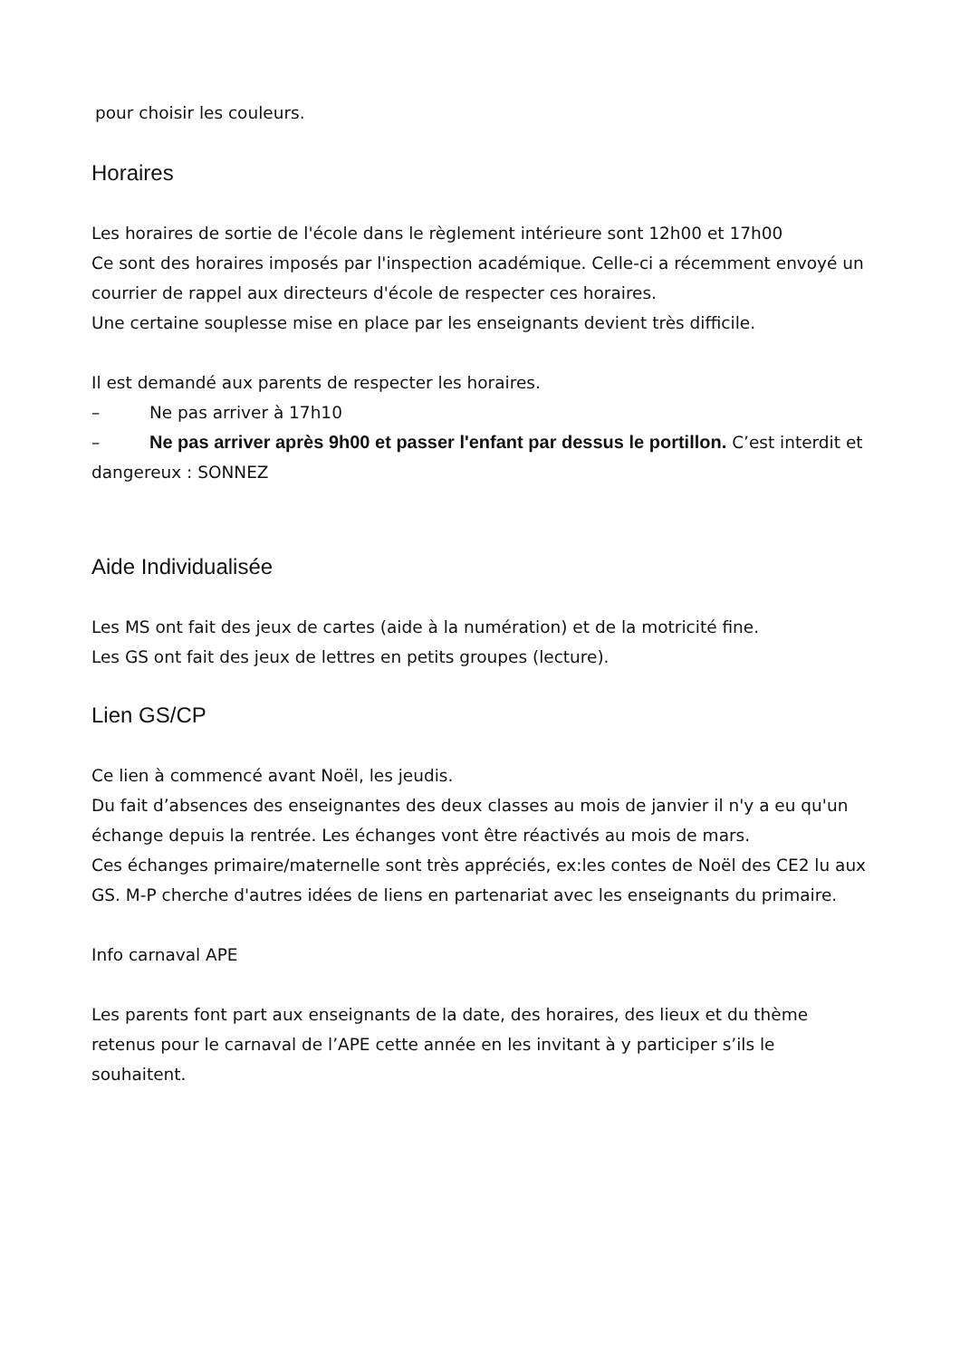pour choisir les couleurs.
Horaires
Les horaires de sortie de l'école dans le règlement intérieure sont 12h00 et 17h00
Ce sont des horaires imposés par l'inspection académique. Celle-ci a récemment envoyé un courrier de rappel aux directeurs d'école de respecter ces horaires.
Une certaine souplesse mise en place par les enseignants devient très difficile.
Il est demandé aux parents de respecter les horaires.
– Ne pas arriver à 17h10
– Ne pas arriver après 9h00 et passer l'enfant par dessus le portillon. C’est interdit et dangereux : SONNEZ
Aide Individualisée
Les MS ont fait des jeux de cartes (aide à la numération) et de la motricité fine.
Les GS ont fait des jeux de lettres en petits groupes (lecture).
Lien GS/CP
Ce lien à commencé avant Noël, les jeudis.
Du fait d’absences des enseignantes des deux classes au mois de janvier il n'y a eu qu'un échange depuis la rentrée. Les échanges vont être réactivés au mois de mars.
Ces échanges primaire/maternelle sont très appréciés, ex:les contes de Noël des CE2 lu aux GS. M-P cherche d'autres idées de liens en partenariat avec les enseignants du primaire.
Info carnaval APE
Les parents font part aux enseignants de la date, des horaires, des lieux et du thème retenus pour le carnaval de l’APE cette année en les invitant à y participer s’ils le souhaitent.